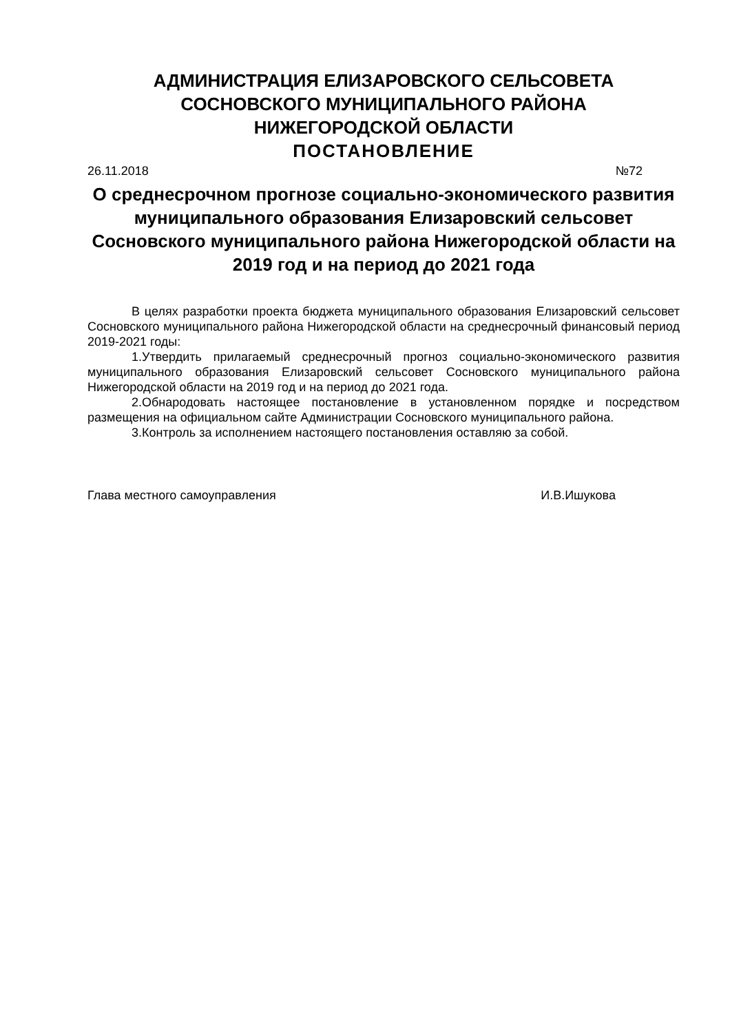АДМИНИСТРАЦИЯ ЕЛИЗАРОВСКОГО СЕЛЬСОВЕТА
СОСНОВСКОГО МУНИЦИПАЛЬНОГО РАЙОНА
НИЖЕГОРОДСКОЙ ОБЛАСТИ
ПОСТАНОВЛЕНИЕ
26.11.2018 №72
О среднесрочном прогнозе социально-экономического развития муниципального образования Елизаровский сельсовет Сосновского муниципального района Нижегородской области на 2019 год и на период до 2021 года
В целях разработки проекта бюджета муниципального образования Елизаровский сельсовет Сосновского муниципального района Нижегородской области на среднесрочный финансовый период 2019-2021 годы:
1.Утвердить прилагаемый среднесрочный прогноз социально-экономического развития муниципального образования Елизаровский сельсовет Сосновского муниципального района Нижегородской области на 2019 год и на период до 2021 года.
2.Обнародовать настоящее постановление в установленном порядке и посредством размещения на официальном сайте Администрации Сосновского муниципального района.
3.Контроль за исполнением настоящего постановления оставляю за собой.
Глава местного самоуправления И.В.Ишукова